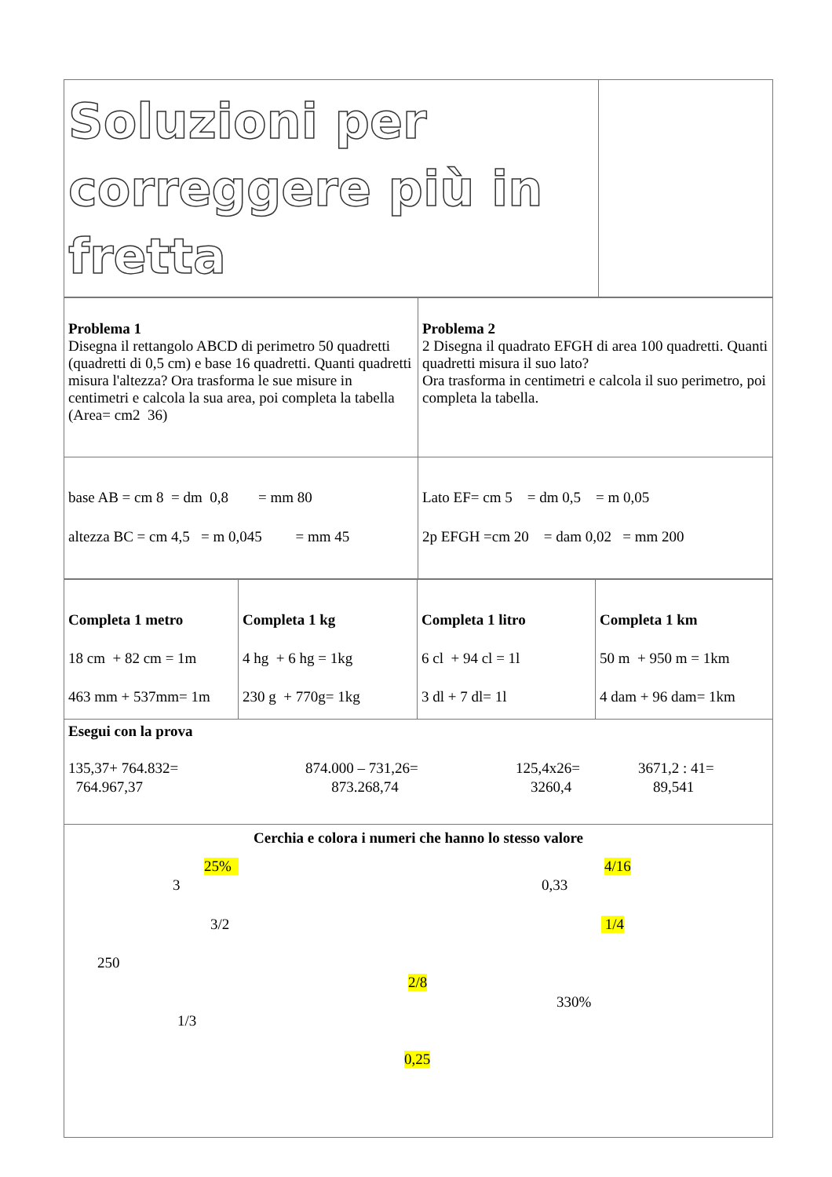| Soluzioni per correggere più in fretta | |
| Problema 1 Disegna il rettangolo ABCD di perimetro 50 quadretti (quadretti di 0,5 cm) e base 16 quadretti. Quanti quadretti misura l'altezza? Ora trasforma le sue misure in centimetri e calcola la sua area, poi completa la tabella (Area= cm2 36) | Problema 2 2 Disegna il quadrato EFGH di area 100 quadretti. Quanti quadretti misura il suo lato? Ora trasforma in centimetri e calcola il suo perimetro, poi completa la tabella. |
| base AB = cm 8 = dm 0,8 = mm 80 altezza BC = cm 4,5 = m 0,045 = mm 45 | Lato EF= cm 5 = dm 0,5 = m 0,05 2p EFGH =cm 20 = dam 0,02 = mm 200 |
| Completa 1 metro 18 cm + 82 cm = 1m 463 mm + 537mm= 1m | Completa 1 kg 4 hg + 6 hg = 1kg 230 g + 770g= 1kg | Completa 1 litro 6 cl + 94 cl = 1l 3 dl + 7 dl= 1l | Completa 1 km 50 m + 950 m = 1km 4 dam + 96 dam= 1km |
| Esegui con la prova 135,37+ 764.832= 764.967,37 874.000 – 731,26= 873.268,74 125,4x26= 3260,4 3671,2 : 41= 89,541 | | | |
| Cerchia e colora i numeri che hanno lo stesso valore 25% 4/16 3 0,33 3/2 1/4 250 2/8 330% 1/3 0,25 | | | |